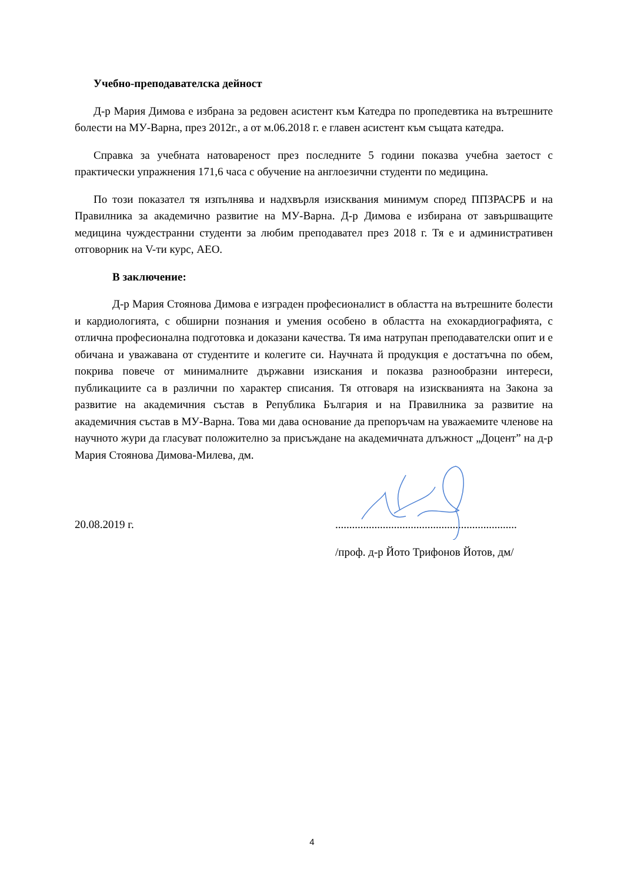Учебно-преподавателска дейност
Д-р Мария Димова е избрана за редовен асистент към Катедра по пропедевтика на вътрешните болести на МУ-Варна, през 2012г., а от м.06.2018 г. е главен асистент към същата катедра.
Справка за учебната натовареност през последните 5 години показва учебна заетост с практически упражнения 171,6 часа с обучение на англоезични студенти по медицина.
По този показател тя изпълнява и надхвърля изисквания минимум според ППЗРАСРБ и на Правилника за академично развитие на МУ-Варна. Д-р Димова е избирана от завършващите медицина чуждестранни студенти за любим преподавател през 2018 г. Тя е и административен отговорник на V-ти курс, АЕО.
В заключение:
Д-р Мария Стоянова Димова е изграден професионалист в областта на вътрешните болести и кардиологията, с обширни познания и умения особено в областта на ехокардиографията, с отлична професионална подготовка и доказани качества. Тя има натрупан преподавателски опит и е обичана и уважавана от студентите и колегите си. Научната й продукция е достатъчна по обем, покрива повече от минималните държавни изискания и показва разнообразни интереси, публикациите са в различни по характер списания. Тя отговаря на изискванията на Закона за развитие на академичния състав в Република България и на Правилника за развитие на академичния състав в МУ-Варна. Това ми дава основание да препоръчам на уважаемите членове на научното жури да гласуват положително за присъждане на академичната длъжност „Доцент” на д-р Мария Стоянова Димова-Милева, дм.
20.08.2019 г. .................................................................
/проф. д-р Йото Трифонов Йотов, дм/
4